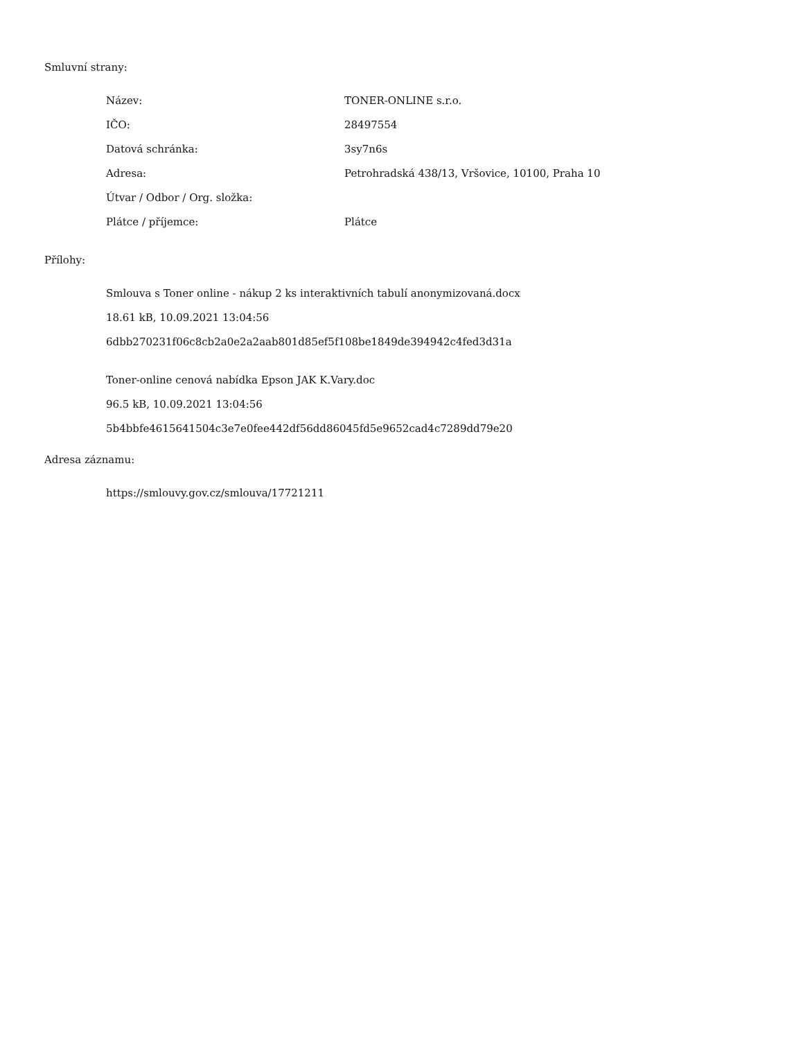Smluvní strany:
| Název: | TONER-ONLINE s.r.o. |
| IČO: | 28497554 |
| Datová schránka: | 3sy7n6s |
| Adresa: | Petrohradská 438/13, Vršovice, 10100, Praha 10 |
| Útvar / Odbor / Org. složka: | |
| Plátce / příjemce: | Plátce |
Přílohy:
Smlouva s Toner online - nákup 2 ks interaktivních tabulí anonymizovaná.docx
18.61 kB, 10.09.2021 13:04:56
6dbb270231f06c8cb2a0e2a2aab801d85ef5f108be1849de394942c4fed3d31a
Toner-online cenová nabídka Epson JAK K.Vary.doc
96.5 kB, 10.09.2021 13:04:56
5b4bbfe4615641504c3e7e0fee442df56dd86045fd5e9652cad4c7289dd79e20
Adresa záznamu:
https://smlouvy.gov.cz/smlouva/17721211